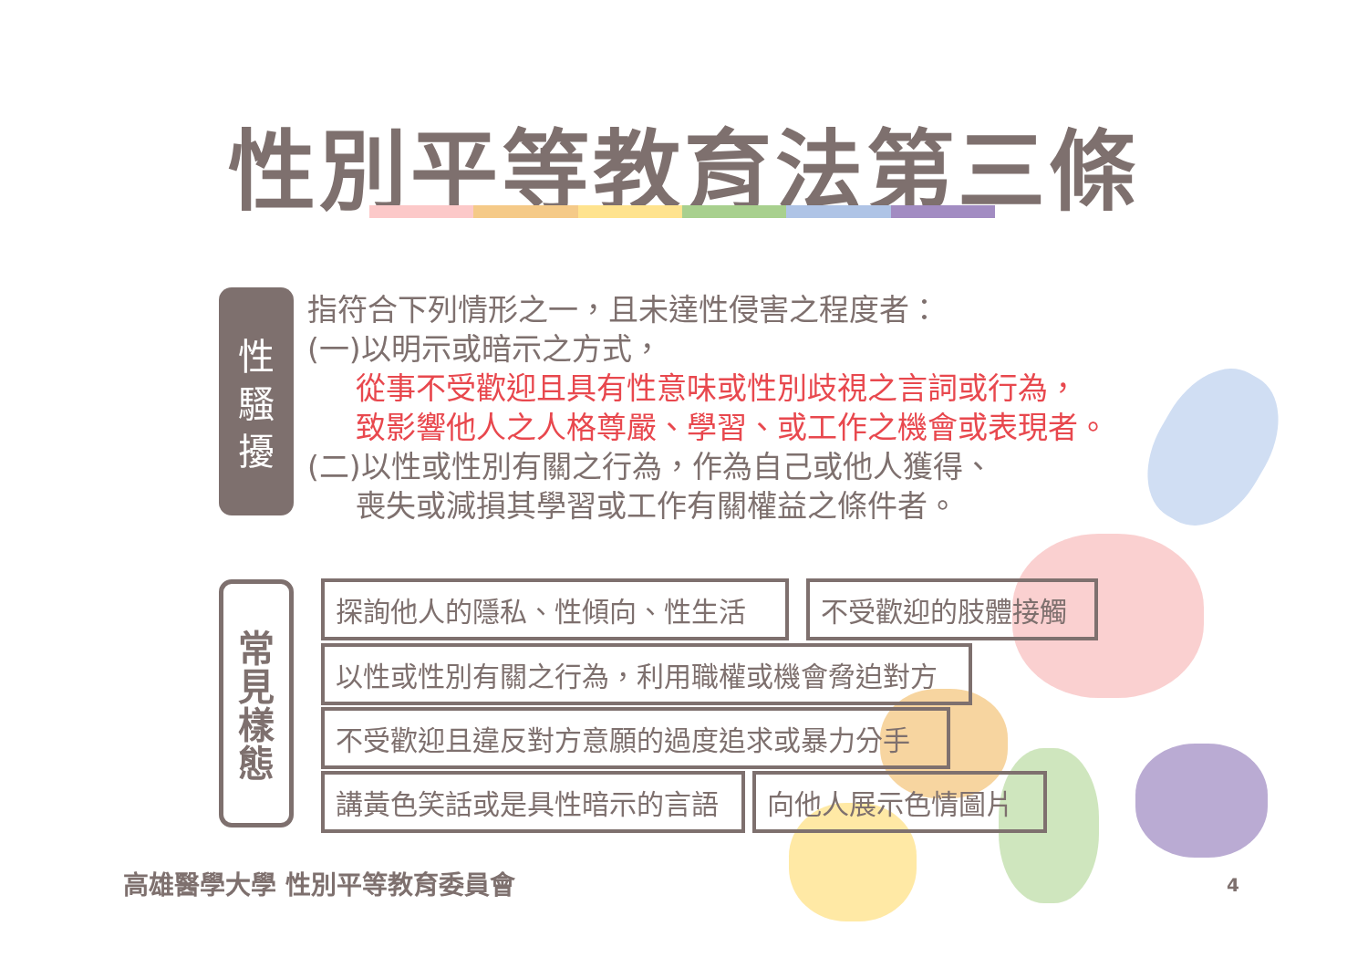性別平等教育法第三條
性
騷
擾
指符合下列情形之一，且未達性侵害之程度者：
(一)以明示或暗示之方式，
從事不受歡迎且具有性意味或性別歧視之言詞或行為，
致影響他人之人格尊嚴、學習、或工作之機會或表現者。
(二)以性或性別有關之行為，作為自己或他人獲得、
喪失或減損其學習或工作有關權益之條件者。
常
見
樣
態
探詢他人的隱私、性傾向、性生活 不受歡迎的肢體接觸
以性或性別有關之行為，利用職權或機會脅迫對方
不受歡迎且違反對方意願的過度追求或暴力分手
講黃色笑話或是具性暗示的言語 向他人展示色情圖片
高雄醫學大學 性別平等教育委員會 4